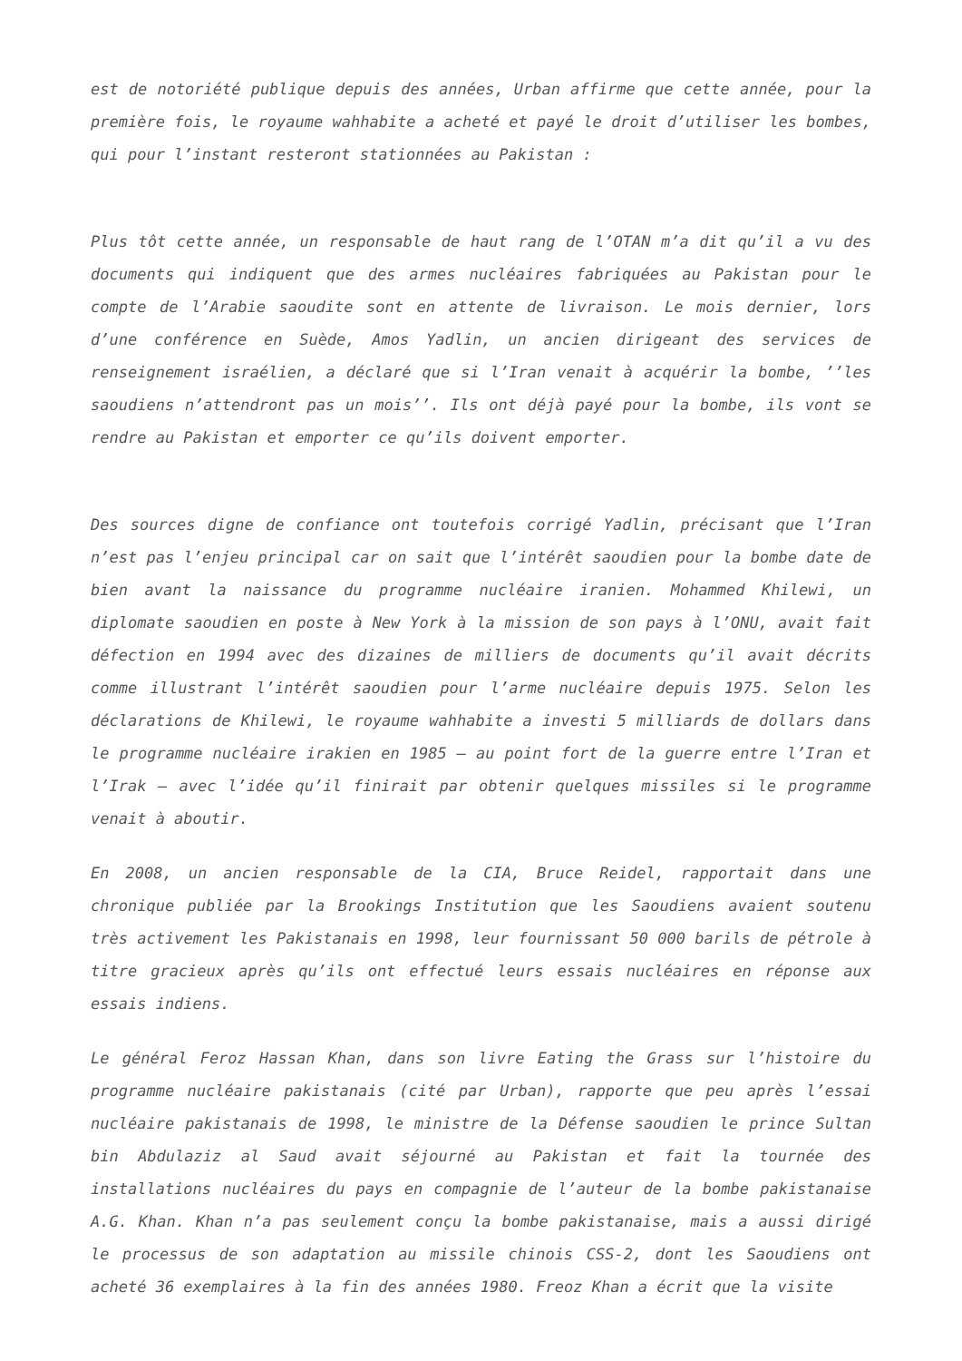est de notoriété publique depuis des années, Urban affirme que cette année, pour la première fois, le royaume wahhabite a acheté et payé le droit d’utiliser les bombes, qui pour l’instant resteront stationnées au Pakistan :
Plus tôt cette année, un responsable de haut rang de l’OTAN m’a dit qu’il a vu des documents qui indiquent que des armes nucléaires fabriquées au Pakistan pour le compte de l’Arabie saoudite sont en attente de livraison. Le mois dernier, lors d’une conférence en Suède, Amos Yadlin, un ancien dirigeant des services de renseignement israélien, a déclaré que si l’Iran venait à acquérir la bombe, ’’les saoudiens n’attendront pas un mois’’. Ils ont déjà payé pour la bombe, ils vont se rendre au Pakistan et emporter ce qu’ils doivent emporter.
Des sources digne de confiance ont toutefois corrigé Yadlin, précisant que l’Iran n’est pas l’enjeu principal car on sait que l’intérêt saoudien pour la bombe date de bien avant la naissance du programme nucléaire iranien. Mohammed Khilewi, un diplomate saoudien en poste à New York à la mission de son pays à l’ONU, avait fait défection en 1994 avec des dizaines de milliers de documents qu’il avait décrits comme illustrant l’intérêt saoudien pour l’arme nucléaire depuis 1975. Selon les déclarations de Khilewi, le royaume wahhabite a investi 5 milliards de dollars dans le programme nucléaire irakien en 1985 – au point fort de la guerre entre l’Iran et l’Irak – avec l’idée qu’il finirait par obtenir quelques missiles si le programme venait à aboutir.
En 2008, un ancien responsable de la CIA, Bruce Reidel, rapportait dans une chronique publiée par la Brookings Institution que les Saoudiens avaient soutenu très activement les Pakistanais en 1998, leur fournissant 50 000 barils de pétrole à titre gracieux après qu’ils ont effectué leurs essais nucléaires en réponse aux essais indiens.
Le général Feroz Hassan Khan, dans son livre Eating the Grass sur l’histoire du programme nucléaire pakistanais (cité par Urban), rapporte que peu après l’essai nucléaire pakistanais de 1998, le ministre de la Défense saoudien le prince Sultan bin Abdulaziz al Saud avait séjourné au Pakistan et fait la tournée des installations nucléaires du pays en compagnie de l’auteur de la bombe pakistanaise A.G. Khan. Khan n’a pas seulement conçu la bombe pakistanaise, mais a aussi dirigé le processus de son adaptation au missile chinois CSS-2, dont les Saoudiens ont acheté 36 exemplaires à la fin des années 1980. Freoz Khan a écrit que la visite